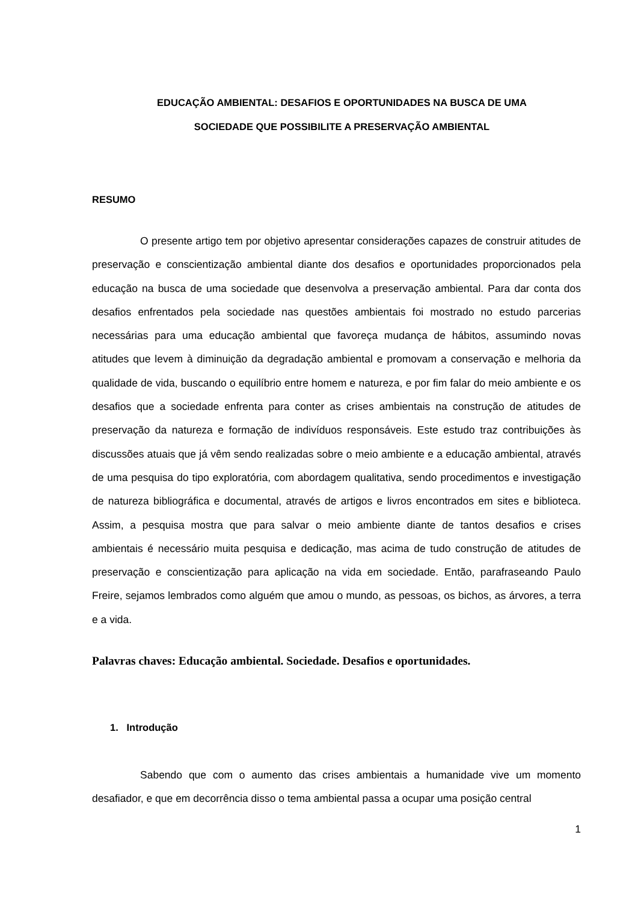EDUCAÇÃO AMBIENTAL: DESAFIOS E OPORTUNIDADES NA BUSCA DE UMA
SOCIEDADE QUE POSSIBILITE A PRESERVAÇÃO AMBIENTAL
RESUMO
O presente artigo tem por objetivo apresentar considerações capazes de construir atitudes de preservação e conscientização ambiental diante dos desafios e oportunidades proporcionados pela educação na busca de uma sociedade que desenvolva a preservação ambiental. Para dar conta dos desafios enfrentados pela sociedade nas questões ambientais foi mostrado no estudo parcerias necessárias para uma educação ambiental que favoreça mudança de hábitos, assumindo novas atitudes que levem à diminuição da degradação ambiental e promovam a conservação e melhoria da qualidade de vida, buscando o equilíbrio entre homem e natureza, e por fim falar do meio ambiente e os desafios que a sociedade enfrenta para conter as crises ambientais na construção de atitudes de preservação da natureza e formação de indivíduos responsáveis. Este estudo traz contribuições às discussões atuais que já vêm sendo realizadas sobre o meio ambiente e a educação ambiental, através de uma pesquisa do tipo exploratória, com abordagem qualitativa, sendo procedimentos e investigação de natureza bibliográfica e documental, através de artigos e livros encontrados em sites e biblioteca. Assim, a pesquisa mostra que para salvar o meio ambiente diante de tantos desafios e crises ambientais é necessário muita pesquisa e dedicação, mas acima de tudo construção de atitudes de preservação e conscientização para aplicação na vida em sociedade. Então, parafraseando Paulo Freire, sejamos lembrados como alguém que amou o mundo, as pessoas, os bichos, as árvores, a terra e a vida.
Palavras chaves: Educação ambiental. Sociedade. Desafios e oportunidades.
1. Introdução
Sabendo que com o aumento das crises ambientais a humanidade vive um momento desafiador, e que em decorrência disso o tema ambiental passa a ocupar uma posição central
1